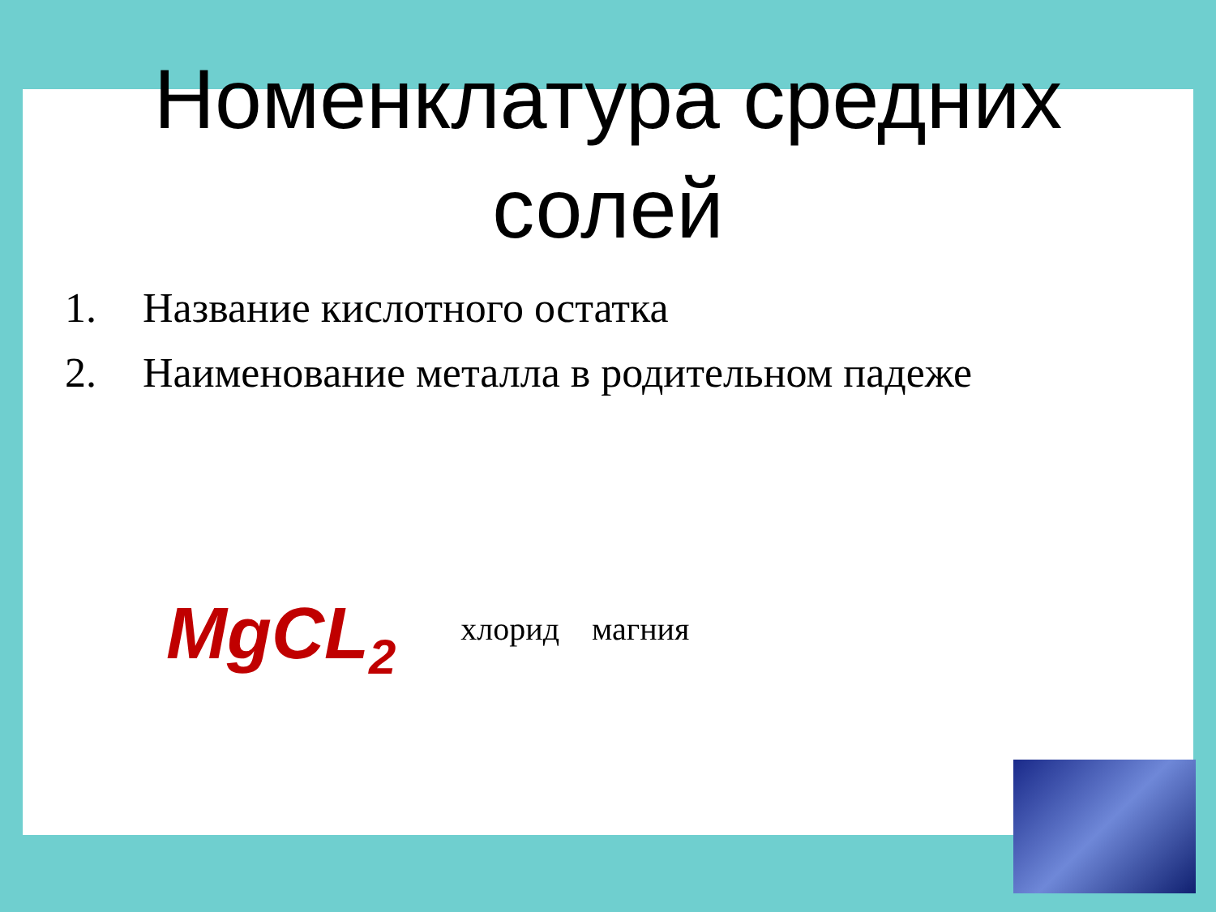Номенклатура средних
солей
1. Название кислотного остатка
2. Наименование металла в родительном падеже
MgCL<sub>2</sub>
хлорид магния